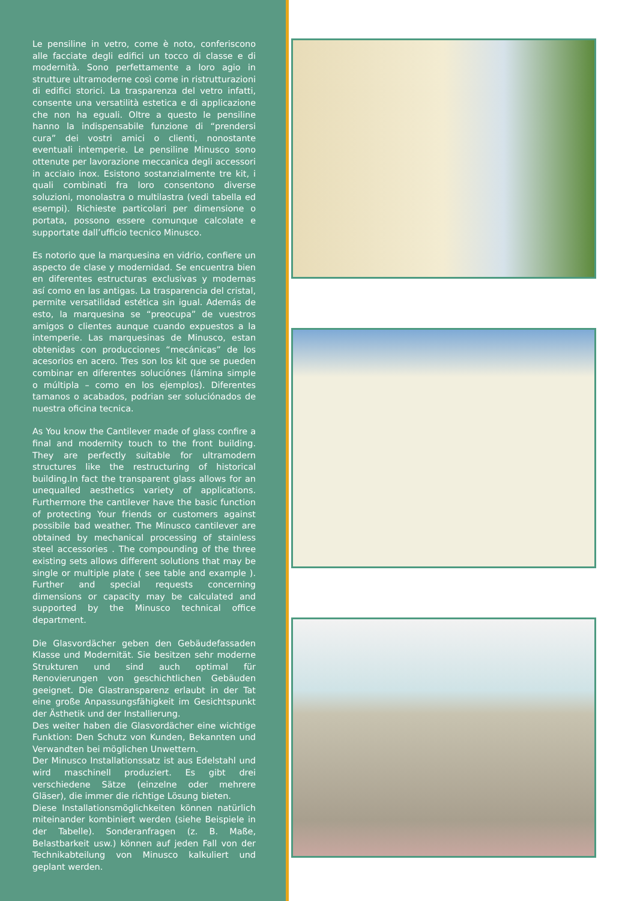Le pensiline in vetro, come è noto, conferiscono alle facciate degli edifici un tocco di classe e di modernità. Sono perfettamente a loro agio in strutture ultramoderne così come in ristrutturazioni di edifici storici. La trasparenza del vetro infatti, consente una versatilità estetica e di applicazione che non ha eguali. Oltre a questo le pensiline hanno la indispensabile funzione di “prendersi cura” dei vostri amici o clienti, nonostante eventuali intemperie. Le pensiline Minusco sono ottenute per lavorazione meccanica degli accessori in acciaio inox. Esistono sostanzialmente tre kit, i quali combinati fra loro consentono diverse soluzioni, monolastra o multilastra (vedi tabella ed esempi). Richieste particolari per dimensione o portata, possono essere comunque calcolate e supportate dall’ufficio tecnico Minusco.
Es notorio que la marquesina en vidrio, confiere un aspecto de clase y modernidad. Se encuentra bien en diferentes estructuras exclusivas y modernas así como en las antigas. La trasparencia del cristal, permite versatilidad estética sin igual. Además de esto, la marquesina se “preocupa” de vuestros amigos o clientes aunque cuando expuestos a la intemperie. Las marquesinas de Minusco, estan obtenidas con producciones “mecánicas” de los acesorios en acero. Tres son los kit que se pueden combinar en diferentes soluciónes (lámina simple o múltipla – como en los ejemplos). Diferentes tamanos o acabados, podrian ser soluciónados de nuestra oficina tecnica.
As You know the Cantilever made of glass confire a final and modernity touch to the front building. They are perfectly suitable for ultramodern structures like the restructuring of historical building.In fact the transparent glass allows for an unequalled aesthetics variety of applications. Furthermore the cantilever have the basic function of protecting Your friends or customers against possibile bad weather. The Minusco cantilever are obtained by mechanical processing of stainless steel accessories . The compounding of the three existing sets allows different solutions that may be single or multiple plate ( see table and example ). Further and special requests concerning dimensions or capacity may be calculated and supported by the Minusco technical office department.
Die Glasvordächer geben den Gebäudefassaden Klasse und Modernität. Sie besitzen sehr moderne Strukturen und sind auch optimal für Renovierungen von geschichtlichen Gebäuden geeignet. Die Glastransparenz erlaubt in der Tat eine große Anpassungsfähigkeit im Gesichtspunkt der Ästhetik und der Installierung.
Des weiter haben die Glasvordächer eine wichtige Funktion: Den Schutz von Kunden, Bekannten und Verwandten bei möglichen Unwettern.
Der Minusco Installationssatz ist aus Edelstahl und wird maschinell produziert. Es gibt drei verschiedene Sätze (einzelne oder mehrere Gläser), die immer die richtige Lösung bieten.
Diese Installationsmöglichkeiten können natürlich miteinander kombiniert werden (siehe Beispiele in der Tabelle). Sonderanfragen (z. B. Maße, Belastbarkeit usw.) können auf jeden Fall von der Technikabteilung von Minusco kalkuliert und geplant werden.